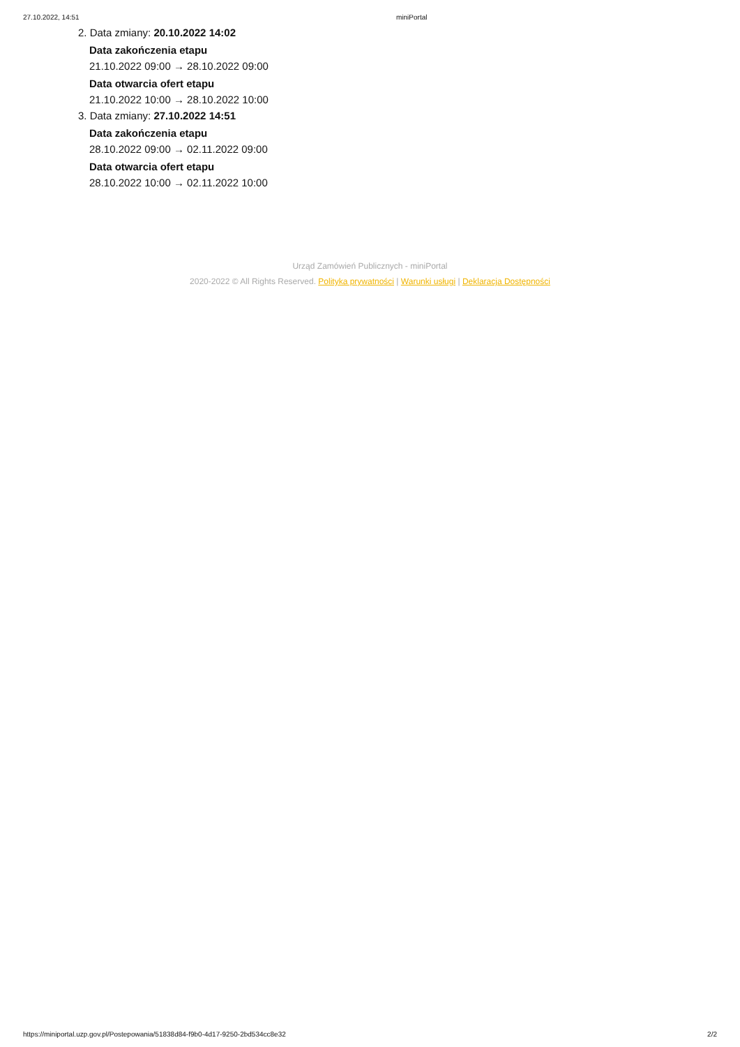27.10.2022, 14:51 miniPortal
2. Data zmiany: 20.10.2022 14:02
Data zakończenia etapu
21.10.2022 09:00 → 28.10.2022 09:00
Data otwarcia ofert etapu
21.10.2022 10:00 → 28.10.2022 10:00
3. Data zmiany: 27.10.2022 14:51
Data zakończenia etapu
28.10.2022 09:00 → 02.11.2022 09:00
Data otwarcia ofert etapu
28.10.2022 10:00 → 02.11.2022 10:00
Urząd Zamówień Publicznych - miniPortal
2020-2022 © All Rights Reserved. Polityka prywatności | Warunki usługi | Deklaracja Dostępności
https://miniportal.uzp.gov.pl/Postepowania/51838d84-f9b0-4d17-9250-2bd534cc8e32 2/2